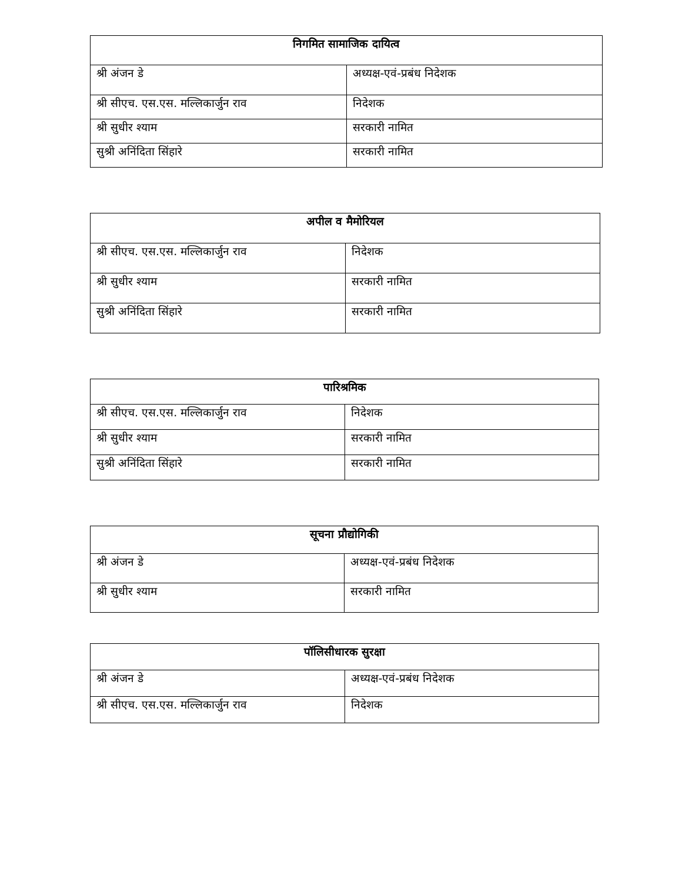| निगमित सामाजिक दायित्व | |
| --- | --- |
| श्री अंजन डे | अध्यक्ष-एवं-प्रबंध निदेशक |
| श्री सीएच. एस.एस. मल्लिकार्जुन राव | निदेशक |
| श्री सुधीर श्याम | सरकारी नामित |
| सुश्री अनिंदिता सिंहारे | सरकारी नामित |
| अपील व मैमोरियल | |
| --- | --- |
| श्री सीएच. एस.एस. मल्लिकार्जुन राव | निदेशक |
| श्री सुधीर श्याम | सरकारी नामित |
| सुश्री अनिंदिता सिंहारे | सरकारी नामित |
| पारिश्रमिक | |
| --- | --- |
| श्री सीएच. एस.एस. मल्लिकार्जुन राव | निदेशक |
| श्री सुधीर श्याम | सरकारी नामित |
| सुश्री अनिंदिता सिंहारे | सरकारी नामित |
| सूचना प्रौद्योगिकी | |
| --- | --- |
| श्री अंजन डे | अध्यक्ष-एवं-प्रबंध निदेशक |
| श्री सुधीर श्याम | सरकारी नामित |
| पॉलिसीधारक सुरक्षा | |
| --- | --- |
| श्री अंजन डे | अध्यक्ष-एवं-प्रबंध निदेशक |
| श्री सीएच. एस.एस. मल्लिकार्जुन राव | निदेशक |